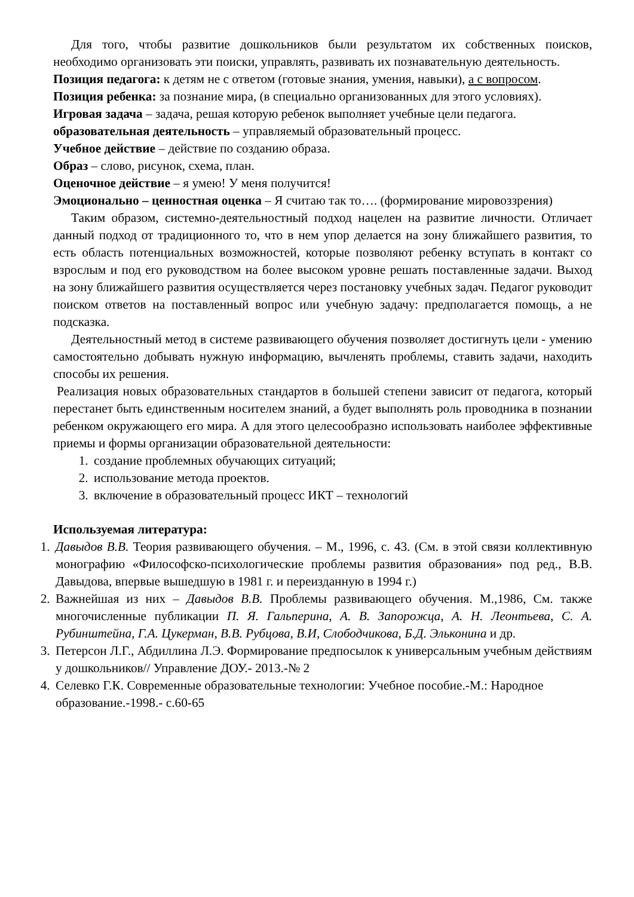Для того, чтобы развитие дошкольников были результатом их собственных поисков, необходимо организовать эти поиски, управлять, развивать их познавательную деятельность.
Позиция педагога: к детям не с ответом (готовые знания, умения, навыки), а с вопросом.
Позиция ребенка: за познание мира, (в специально организованных для этого условиях).
Игровая задача – задача, решая которую ребенок выполняет учебные цели педагога.
образовательная деятельность – управляемый образовательный процесс.
Учебное действие – действие по созданию образа.
Образ – слово, рисунок, схема, план.
Оценочное действие – я умею! У меня получится!
Эмоционально – ценностная оценка – Я считаю так то…. (формирование мировоззрения)
Таким образом, системно-деятельностный подход нацелен на развитие личности. Отличает данный подход от традиционного то, что в нем упор делается на зону ближайшего развития, то есть область потенциальных возможностей, которые позволяют ребенку вступать в контакт со взрослым и под его руководством на более высоком уровне решать поставленные задачи. Выход на зону ближайшего развития осуществляется через постановку учебных задач. Педагог руководит поиском ответов на поставленный вопрос или учебную задачу: предполагается помощь, а не подсказка.
Деятельностный метод в системе развивающего обучения позволяет достигнуть цели - умению самостоятельно добывать нужную информацию, вычленять проблемы, ставить задачи, находить способы их решения.
Реализация новых образовательных стандартов в большей степени зависит от педагога, который перестанет быть единственным носителем знаний, а будет выполнять роль проводника в познании ребенком окружающего его мира. А для этого целесообразно использовать наиболее эффективные приемы и формы организации образовательной деятельности:
1. создание проблемных обучающих ситуаций;
2. использование метода проектов.
3. включение в образовательный процесс ИКТ – технологий
Используемая литература:
1. Давыдов В.В. Теория развивающего обучения. – М., 1996, с. 43. (См. в этой связи коллективную монографию «Философско-психологические проблемы развития образования» под ред., В.В. Давыдова, впервые вышедшую в 1981 г. и переизданную в 1994 г.)
2. Важнейшая из них – Давыдов В.В. Проблемы развивающего обучения. М.,1986, См. также многочисленные публикации П. Я. Гальперина, А. В. Запорожца, А. Н. Леонтьева, С. А. Рубинштейна, Г.А. Цукерман, В.В. Рубцова, В.И, Слободчикова, Б.Д. Эльконина и др.
3. Петерсон Л.Г., Абдиллина Л.Э. Формирование предпосылок к универсальным учебным действиям у дошкольников// Управление ДОУ.- 2013.-№ 2
4. Селевко Г.К. Современные образовательные технологии: Учебное пособие.-М.: Народное образование.-1998.- с.60-65